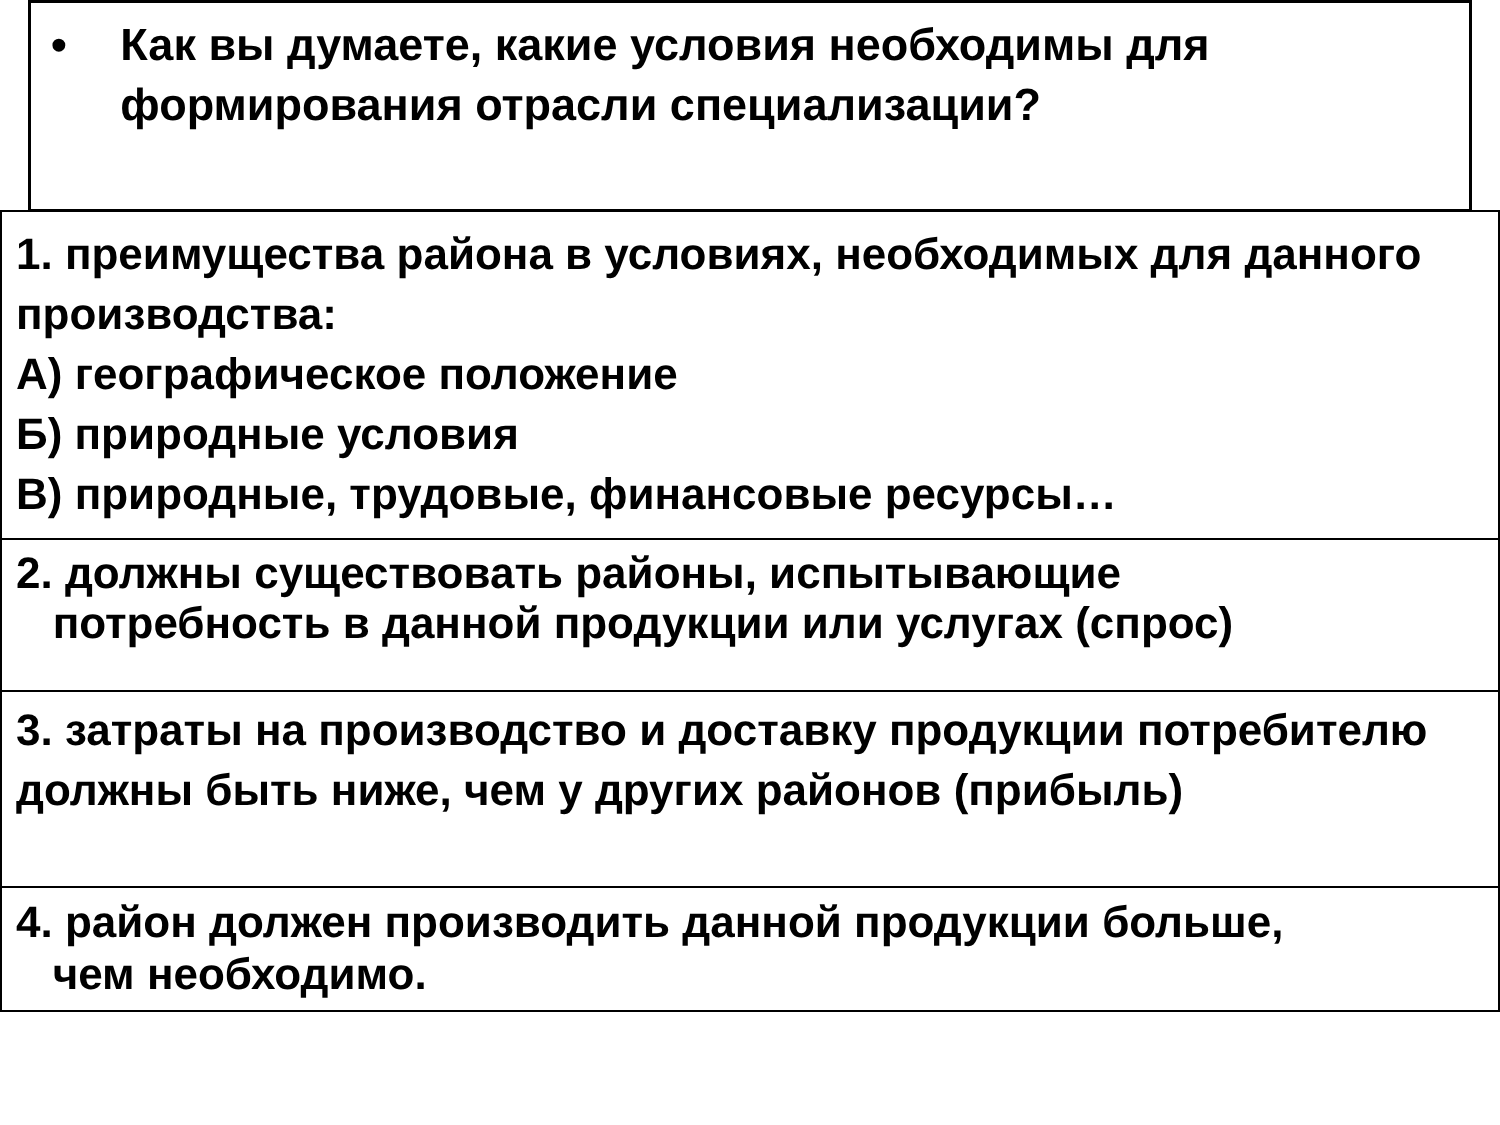• Как вы думаете, какие условия необходимы для формирования отрасли специализации?
1. преимущества района в условиях, необходимых для данного производства:
А) географическое положение
Б) природные условия
В) природные, трудовые, финансовые ресурсы…
2. должны существовать районы, испытывающие
потребность в данной продукции или услугах (спрос)
3. затраты на производство и доставку продукции потребителю должны быть ниже, чем у других районов (прибыль)
4. район должен производить данной продукции больше,
чем необходимо.